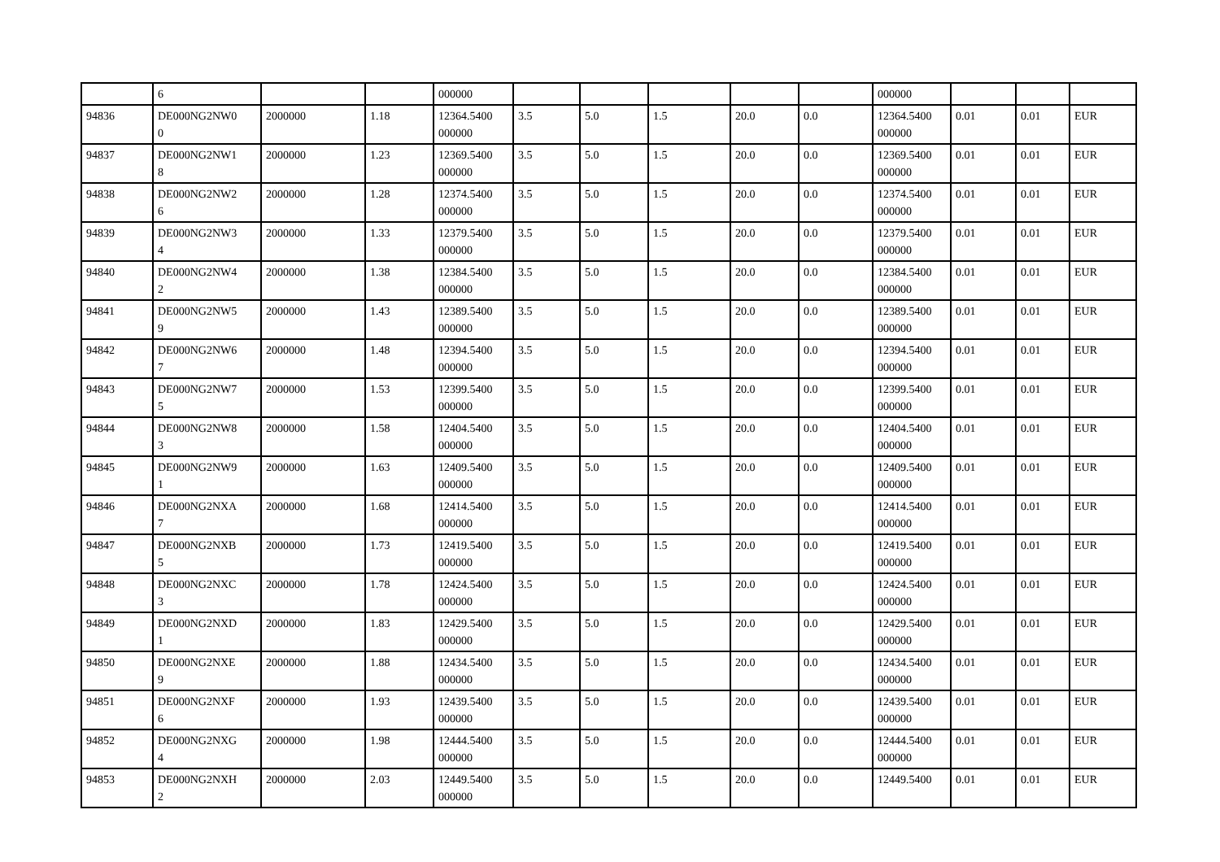| | 6 | | | 000000 | | | | | | 000000 | | | |
| 94836 | DE000NG2NW0 0 | 2000000 | 1.18 | 12364.5400 000000 | 3.5 | 5.0 | 1.5 | 20.0 | 0.0 | 12364.5400 000000 | 0.01 | 0.01 | EUR |
| 94837 | DE000NG2NW1 8 | 2000000 | 1.23 | 12369.5400 000000 | 3.5 | 5.0 | 1.5 | 20.0 | 0.0 | 12369.5400 000000 | 0.01 | 0.01 | EUR |
| 94838 | DE000NG2NW2 6 | 2000000 | 1.28 | 12374.5400 000000 | 3.5 | 5.0 | 1.5 | 20.0 | 0.0 | 12374.5400 000000 | 0.01 | 0.01 | EUR |
| 94839 | DE000NG2NW3 4 | 2000000 | 1.33 | 12379.5400 000000 | 3.5 | 5.0 | 1.5 | 20.0 | 0.0 | 12379.5400 000000 | 0.01 | 0.01 | EUR |
| 94840 | DE000NG2NW4 2 | 2000000 | 1.38 | 12384.5400 000000 | 3.5 | 5.0 | 1.5 | 20.0 | 0.0 | 12384.5400 000000 | 0.01 | 0.01 | EUR |
| 94841 | DE000NG2NW5 9 | 2000000 | 1.43 | 12389.5400 000000 | 3.5 | 5.0 | 1.5 | 20.0 | 0.0 | 12389.5400 000000 | 0.01 | 0.01 | EUR |
| 94842 | DE000NG2NW6 7 | 2000000 | 1.48 | 12394.5400 000000 | 3.5 | 5.0 | 1.5 | 20.0 | 0.0 | 12394.5400 000000 | 0.01 | 0.01 | EUR |
| 94843 | DE000NG2NW7 5 | 2000000 | 1.53 | 12399.5400 000000 | 3.5 | 5.0 | 1.5 | 20.0 | 0.0 | 12399.5400 000000 | 0.01 | 0.01 | EUR |
| 94844 | DE000NG2NW8 3 | 2000000 | 1.58 | 12404.5400 000000 | 3.5 | 5.0 | 1.5 | 20.0 | 0.0 | 12404.5400 000000 | 0.01 | 0.01 | EUR |
| 94845 | DE000NG2NW9 1 | 2000000 | 1.63 | 12409.5400 000000 | 3.5 | 5.0 | 1.5 | 20.0 | 0.0 | 12409.5400 000000 | 0.01 | 0.01 | EUR |
| 94846 | DE000NG2NXA 7 | 2000000 | 1.68 | 12414.5400 000000 | 3.5 | 5.0 | 1.5 | 20.0 | 0.0 | 12414.5400 000000 | 0.01 | 0.01 | EUR |
| 94847 | DE000NG2NXB 5 | 2000000 | 1.73 | 12419.5400 000000 | 3.5 | 5.0 | 1.5 | 20.0 | 0.0 | 12419.5400 000000 | 0.01 | 0.01 | EUR |
| 94848 | DE000NG2NXC 3 | 2000000 | 1.78 | 12424.5400 000000 | 3.5 | 5.0 | 1.5 | 20.0 | 0.0 | 12424.5400 000000 | 0.01 | 0.01 | EUR |
| 94849 | DE000NG2NXD 1 | 2000000 | 1.83 | 12429.5400 000000 | 3.5 | 5.0 | 1.5 | 20.0 | 0.0 | 12429.5400 000000 | 0.01 | 0.01 | EUR |
| 94850 | DE000NG2NXE 9 | 2000000 | 1.88 | 12434.5400 000000 | 3.5 | 5.0 | 1.5 | 20.0 | 0.0 | 12434.5400 000000 | 0.01 | 0.01 | EUR |
| 94851 | DE000NG2NXF 6 | 2000000 | 1.93 | 12439.5400 000000 | 3.5 | 5.0 | 1.5 | 20.0 | 0.0 | 12439.5400 000000 | 0.01 | 0.01 | EUR |
| 94852 | DE000NG2NXG 4 | 2000000 | 1.98 | 12444.5400 000000 | 3.5 | 5.0 | 1.5 | 20.0 | 0.0 | 12444.5400 000000 | 0.01 | 0.01 | EUR |
| 94853 | DE000NG2NXH 2 | 2000000 | 2.03 | 12449.5400 000000 | 3.5 | 5.0 | 1.5 | 20.0 | 0.0 | 12449.5400 | 0.01 | 0.01 | EUR |